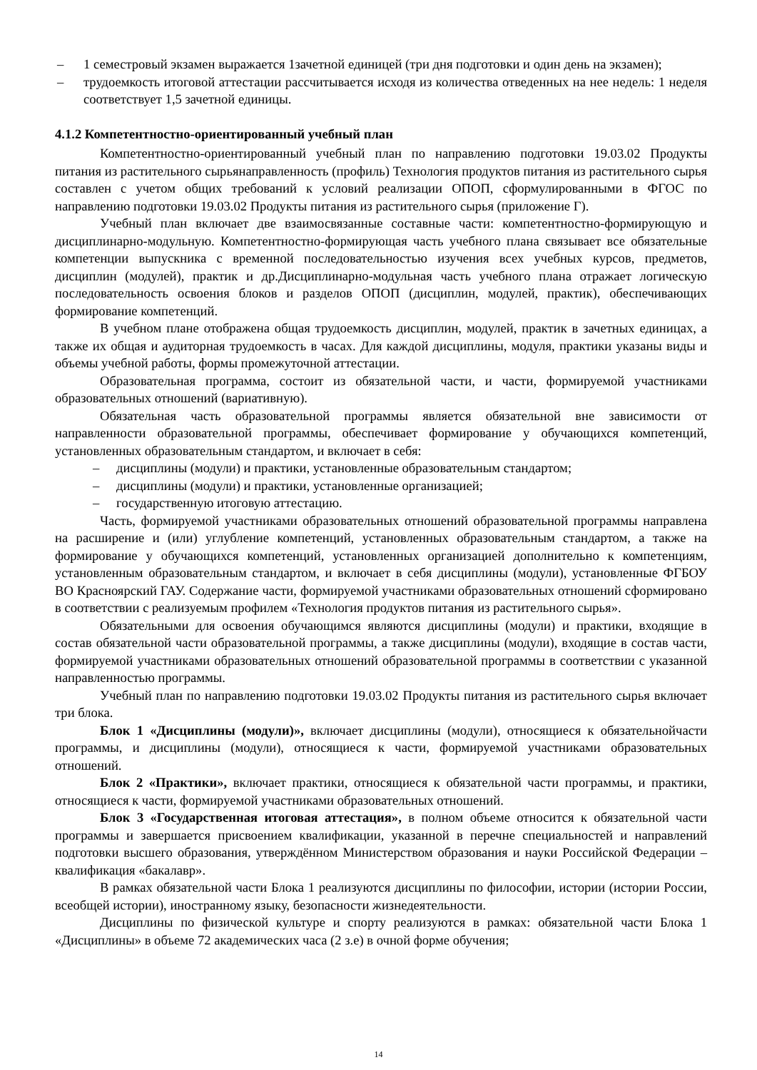– 1 семестровый экзамен выражается 1зачетной единицей (три дня подготовки и один день на экзамен);
– трудоемкость итоговой аттестации рассчитывается исходя из количества отведенных на нее недель: 1 неделя соответствует 1,5 зачетной единицы.
4.1.2 Компетентностно-ориентированный учебный план
Компетентностно-ориентированный учебный план по направлению подготовки 19.03.02 Продукты питания из растительного сырьянаправленность (профиль) Технология продуктов питания из растительного сырья составлен с учетом общих требований к условий реализации ОПОП, сформулированными в ФГОС по направлению подготовки 19.03.02 Продукты питания из растительного сырья (приложение Г).
Учебный план включает две взаимосвязанные составные части: компетентностно-формирующую и дисциплинарно-модульную. Компетентностно-формирующая часть учебного плана связывает все обязательные компетенции выпускника с временной последовательностью изучения всех учебных курсов, предметов, дисциплин (модулей), практик и др.Дисциплинарно-модульная часть учебного плана отражает логическую последовательность освоения блоков и разделов ОПОП (дисциплин, модулей, практик), обеспечивающих формирование компетенций.
В учебном плане отображена общая трудоемкость дисциплин, модулей, практик в зачетных единицах, а также их общая и аудиторная трудоемкость в часах. Для каждой дисциплины, модуля, практики указаны виды и объемы учебной работы, формы промежуточной аттестации.
Образовательная программа, состоит из обязательной части, и части, формируемой участниками образовательных отношений (вариативную).
Обязательная часть образовательной программы является обязательной вне зависимости от направленности образовательной программы, обеспечивает формирование у обучающихся компетенций, установленных образовательным стандартом, и включает в себя:
– дисциплины (модули) и практики, установленные образовательным стандартом;
– дисциплины (модули) и практики, установленные организацией;
– государственную итоговую аттестацию.
Часть, формируемой участниками образовательных отношений образовательной программы направлена на расширение и (или) углубление компетенций, установленных образовательным стандартом, а также на формирование у обучающихся компетенций, установленных организацией дополнительно к компетенциям, установленным образовательным стандартом, и включает в себя дисциплины (модули), установленные ФГБОУ ВО Красноярский ГАУ. Содержание части, формируемой участниками образовательных отношений сформировано в соответствии с реализуемым профилем «Технология продуктов питания из растительного сырья».
Обязательными для освоения обучающимся являются дисциплины (модули) и практики, входящие в состав обязательной части образовательной программы, а также дисциплины (модули), входящие в состав части, формируемой участниками образовательных отношений образовательной программы в соответствии с указанной направленностью программы.
Учебный план по направлению подготовки 19.03.02 Продукты питания из растительного сырья включает три блока.
Блок 1 «Дисциплины (модули)», включает дисциплины (модули), относящиеся к обязательнойчасти программы, и дисциплины (модули), относящиеся к части, формируемой участниками образовательных отношений.
Блок 2 «Практики», включает практики, относящиеся к обязательной части программы, и практики, относящиеся к части, формируемой участниками образовательных отношений.
Блок 3 «Государственная итоговая аттестация», в полном объеме относится к обязательной части программы и завершается присвоением квалификации, указанной в перечне специальностей и направлений подготовки высшего образования, утверждённом Министерством образования и науки Российской Федерации – квалификация «бакалавр».
В рамках обязательной части Блока 1 реализуются дисциплины по философии, истории (истории России, всеобщей истории), иностранному языку, безопасности жизнедеятельности.
Дисциплины по физической культуре и спорту реализуются в рамках: обязательной части Блока 1 «Дисциплины» в объеме 72 академических часа (2 з.е) в очной форме обучения;
14